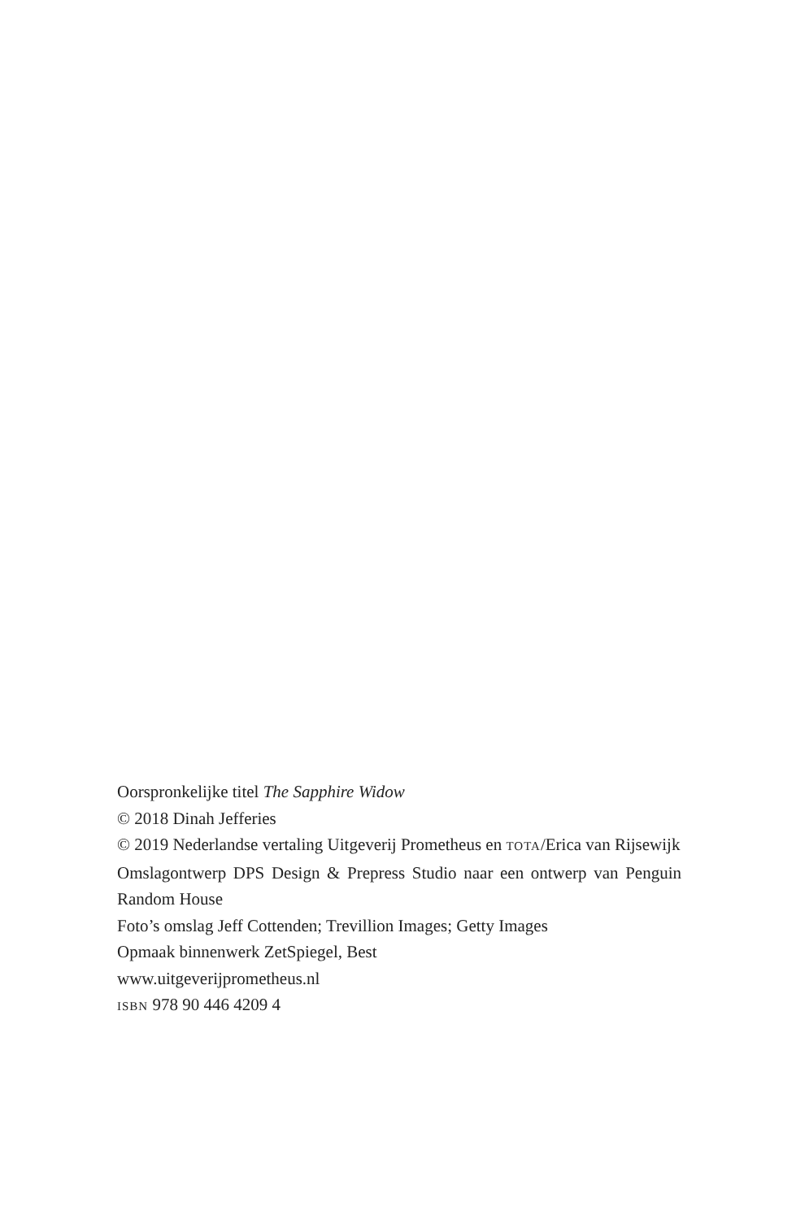Oorspronkelijke titel The Sapphire Widow
© 2018 Dinah Jefferies
© 2019 Nederlandse vertaling Uitgeverij Prometheus en TOTA/Erica van Rijsewijk
Omslagontwerp DPS Design & Prepress Studio naar een ontwerp van Penguin Random House
Foto’s omslag Jeff Cottenden; Trevillion Images; Getty Images
Opmaak binnenwerk ZetSpiegel, Best
www.uitgeverijprometheus.nl
ISBN 978 90 446 4209 4